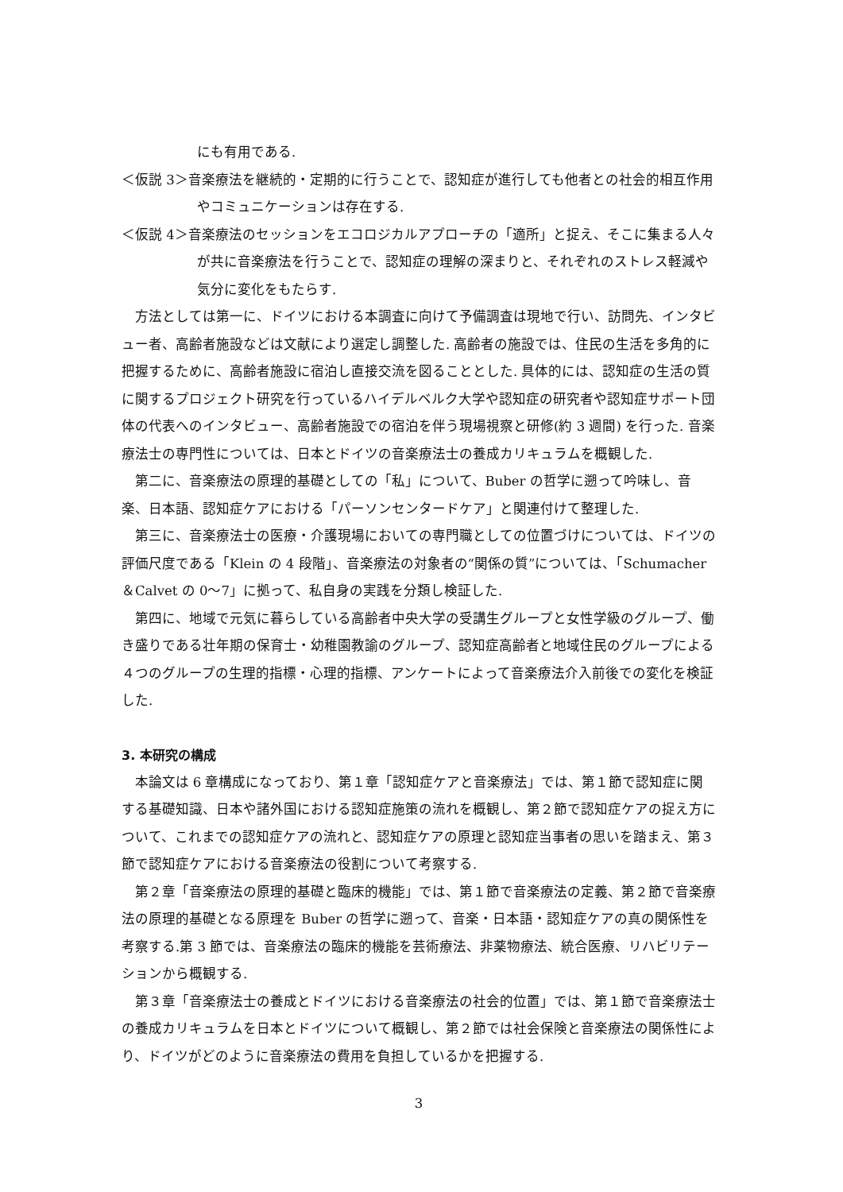にも有用である.
＜仮説 3＞音楽療法を継続的・定期的に行うことで、認知症が進行しても他者との社会的相互作用やコミュニケーションは存在する.
＜仮説 4＞音楽療法のセッションをエコロジカルアプローチの「適所」と捉え、そこに集まる人々が共に音楽療法を行うことで、認知症の理解の深まりと、それぞれのストレス軽減や気分に変化をもたらす.
方法としては第一に、ドイツにおける本調査に向けて予備調査は現地で行い、訪問先、インタビュー者、高齢者施設などは文献により選定し調整した. 高齢者の施設では、住民の生活を多角的に把握するために、高齢者施設に宿泊し直接交流を図ることとした. 具体的には、認知症の生活の質に関するプロジェクト研究を行っているハイデルベルク大学や認知症の研究者や認知症サポート団体の代表へのインタビュー、高齢者施設での宿泊を伴う現場視察と研修(約 3 週間) を行った. 音楽療法士の専門性については、日本とドイツの音楽療法士の養成カリキュラムを概観した.
第二に、音楽療法の原理的基礎としての「私」について、Buber の哲学に遡って吟味し、音楽、日本語、認知症ケアにおける「パーソンセンタードケア」と関連付けて整理した.
第三に、音楽療法士の医療・介護現場においての専門職としての位置づけについては、ドイツの評価尺度である「Klein の 4 段階」、音楽療法の対象者の“関係の質”については、「Schumacher＆Calvet の 0～7」に拠って、私自身の実践を分類し検証した.
第四に、地域で元気に暮らしている高齢者中央大学の受講生グループと女性学級のグループ、働き盛りである壮年期の保育士・幼稚園教諭のグループ、認知症高齢者と地域住民のグループによる４つのグループの生理的指標・心理的指標、アンケートによって音楽療法介入前後での変化を検証した.
3. 本研究の構成
本論文は 6 章構成になっており、第１章「認知症ケアと音楽療法」では、第１節で認知症に関する基礎知識、日本や諸外国における認知症施策の流れを概観し、第２節で認知症ケアの捉え方について、これまでの認知症ケアの流れと、認知症ケアの原理と認知症当事者の思いを踏まえ、第３節で認知症ケアにおける音楽療法の役割について考察する.
第２章「音楽療法の原理的基礎と臨床的機能」では、第１節で音楽療法の定義、第２節で音楽療法の原理的基礎となる原理を Buber の哲学に遡って、音楽・日本語・認知症ケアの真の関係性を考察する.第 3 節では、音楽療法の臨床的機能を芸術療法、非薬物療法、統合医療、リハビリテーションから概観する.
第３章「音楽療法士の養成とドイツにおける音楽療法の社会的位置」では、第１節で音楽療法士の養成カリキュラムを日本とドイツについて概観し、第２節では社会保険と音楽療法の関係性により、ドイツがどのように音楽療法の費用を負担しているかを把握する.
3